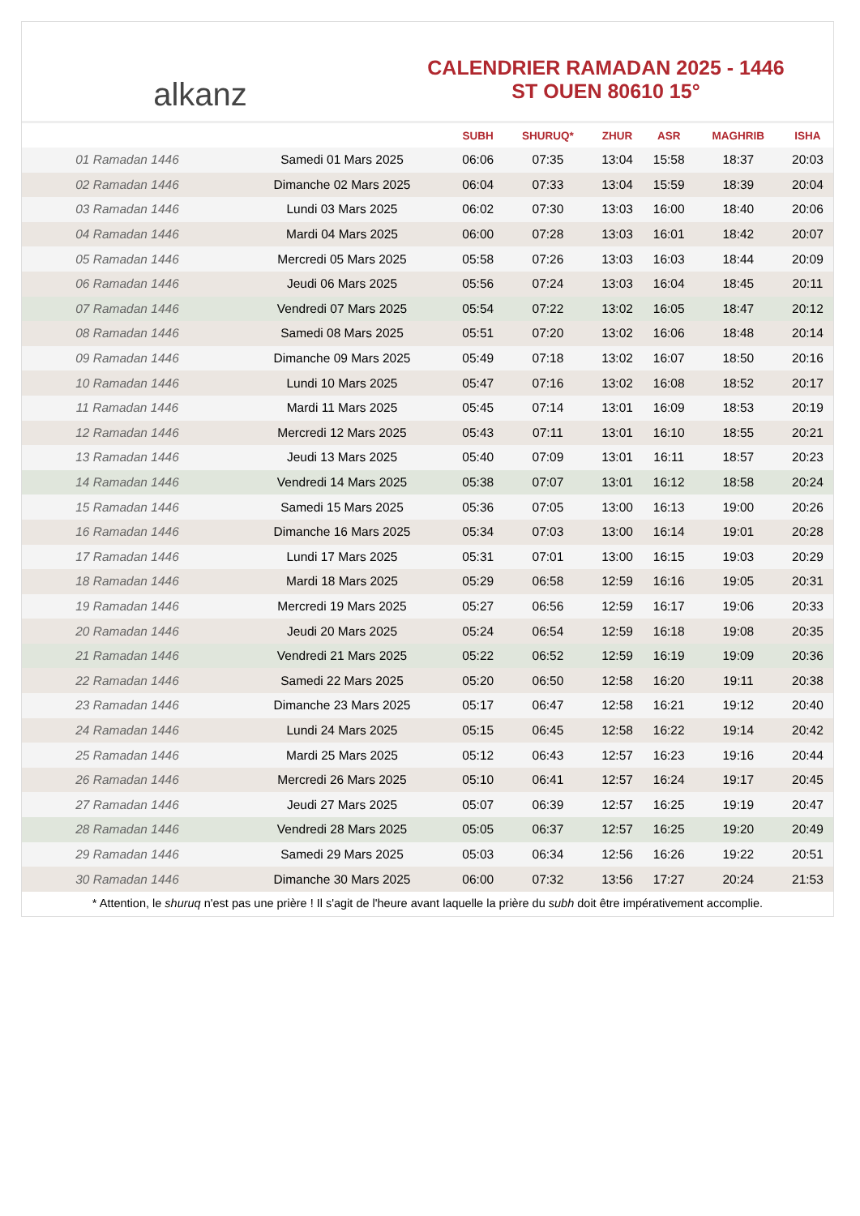alkanz
CALENDRIER RAMADAN 2025 - 1446
ST OUEN 80610 15°
| | | SUBH | SHURUQ* | ZHUR | ASR | MAGHRIB | ISHA |
| --- | --- | --- | --- | --- | --- | --- | --- |
| 01 Ramadan 1446 | Samedi 01 Mars 2025 | 06:06 | 07:35 | 13:04 | 15:58 | 18:37 | 20:03 |
| 02 Ramadan 1446 | Dimanche 02 Mars 2025 | 06:04 | 07:33 | 13:04 | 15:59 | 18:39 | 20:04 |
| 03 Ramadan 1446 | Lundi 03 Mars 2025 | 06:02 | 07:30 | 13:03 | 16:00 | 18:40 | 20:06 |
| 04 Ramadan 1446 | Mardi 04 Mars 2025 | 06:00 | 07:28 | 13:03 | 16:01 | 18:42 | 20:07 |
| 05 Ramadan 1446 | Mercredi 05 Mars 2025 | 05:58 | 07:26 | 13:03 | 16:03 | 18:44 | 20:09 |
| 06 Ramadan 1446 | Jeudi 06 Mars 2025 | 05:56 | 07:24 | 13:03 | 16:04 | 18:45 | 20:11 |
| 07 Ramadan 1446 | Vendredi 07 Mars 2025 | 05:54 | 07:22 | 13:02 | 16:05 | 18:47 | 20:12 |
| 08 Ramadan 1446 | Samedi 08 Mars 2025 | 05:51 | 07:20 | 13:02 | 16:06 | 18:48 | 20:14 |
| 09 Ramadan 1446 | Dimanche 09 Mars 2025 | 05:49 | 07:18 | 13:02 | 16:07 | 18:50 | 20:16 |
| 10 Ramadan 1446 | Lundi 10 Mars 2025 | 05:47 | 07:16 | 13:02 | 16:08 | 18:52 | 20:17 |
| 11 Ramadan 1446 | Mardi 11 Mars 2025 | 05:45 | 07:14 | 13:01 | 16:09 | 18:53 | 20:19 |
| 12 Ramadan 1446 | Mercredi 12 Mars 2025 | 05:43 | 07:11 | 13:01 | 16:10 | 18:55 | 20:21 |
| 13 Ramadan 1446 | Jeudi 13 Mars 2025 | 05:40 | 07:09 | 13:01 | 16:11 | 18:57 | 20:23 |
| 14 Ramadan 1446 | Vendredi 14 Mars 2025 | 05:38 | 07:07 | 13:01 | 16:12 | 18:58 | 20:24 |
| 15 Ramadan 1446 | Samedi 15 Mars 2025 | 05:36 | 07:05 | 13:00 | 16:13 | 19:00 | 20:26 |
| 16 Ramadan 1446 | Dimanche 16 Mars 2025 | 05:34 | 07:03 | 13:00 | 16:14 | 19:01 | 20:28 |
| 17 Ramadan 1446 | Lundi 17 Mars 2025 | 05:31 | 07:01 | 13:00 | 16:15 | 19:03 | 20:29 |
| 18 Ramadan 1446 | Mardi 18 Mars 2025 | 05:29 | 06:58 | 12:59 | 16:16 | 19:05 | 20:31 |
| 19 Ramadan 1446 | Mercredi 19 Mars 2025 | 05:27 | 06:56 | 12:59 | 16:17 | 19:06 | 20:33 |
| 20 Ramadan 1446 | Jeudi 20 Mars 2025 | 05:24 | 06:54 | 12:59 | 16:18 | 19:08 | 20:35 |
| 21 Ramadan 1446 | Vendredi 21 Mars 2025 | 05:22 | 06:52 | 12:59 | 16:19 | 19:09 | 20:36 |
| 22 Ramadan 1446 | Samedi 22 Mars 2025 | 05:20 | 06:50 | 12:58 | 16:20 | 19:11 | 20:38 |
| 23 Ramadan 1446 | Dimanche 23 Mars 2025 | 05:17 | 06:47 | 12:58 | 16:21 | 19:12 | 20:40 |
| 24 Ramadan 1446 | Lundi 24 Mars 2025 | 05:15 | 06:45 | 12:58 | 16:22 | 19:14 | 20:42 |
| 25 Ramadan 1446 | Mardi 25 Mars 2025 | 05:12 | 06:43 | 12:57 | 16:23 | 19:16 | 20:44 |
| 26 Ramadan 1446 | Mercredi 26 Mars 2025 | 05:10 | 06:41 | 12:57 | 16:24 | 19:17 | 20:45 |
| 27 Ramadan 1446 | Jeudi 27 Mars 2025 | 05:07 | 06:39 | 12:57 | 16:25 | 19:19 | 20:47 |
| 28 Ramadan 1446 | Vendredi 28 Mars 2025 | 05:05 | 06:37 | 12:57 | 16:25 | 19:20 | 20:49 |
| 29 Ramadan 1446 | Samedi 29 Mars 2025 | 05:03 | 06:34 | 12:56 | 16:26 | 19:22 | 20:51 |
| 30 Ramadan 1446 | Dimanche 30 Mars 2025 | 06:00 | 07:32 | 13:56 | 17:27 | 20:24 | 21:53 |
* Attention, le shuruq n'est pas une prière ! Il s'agit de l'heure avant laquelle la prière du subh doit être impérativement accomplie.